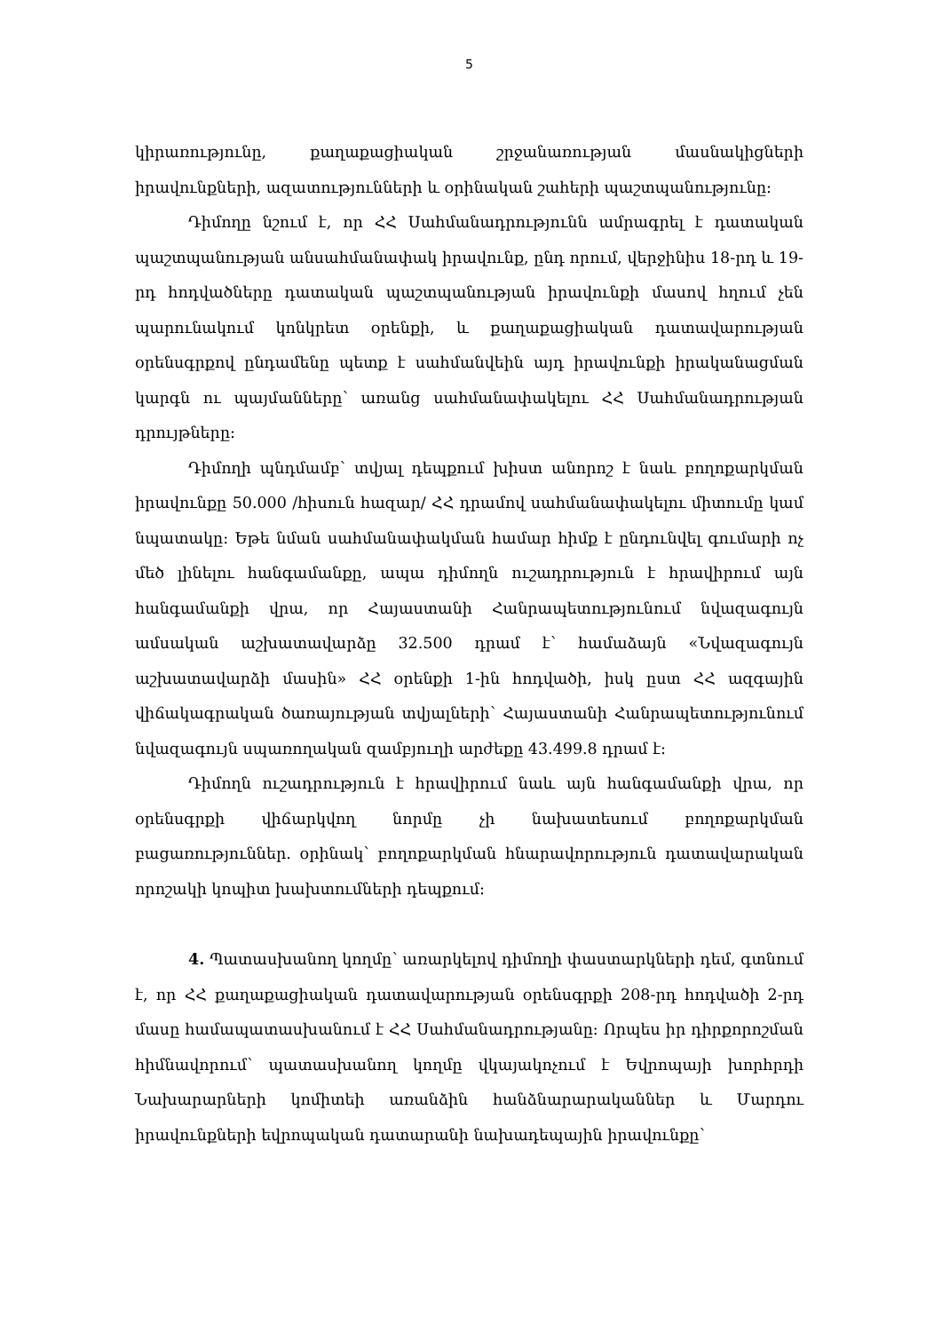5
կիրառությունը, քաղաքացիական շրջանառության մասնակիցների իրավունքների, ազատությունների և օրինական շահերի պաշտպանությունը։
Դիմողը նշում է, որ ՀՀ Սահմանադրությունն ամրագրել է դատական պաշտպանության անսահմանափակ իրավունք, ընդ որում, վերջինիս 18-րդ և 19-րդ հոդվածները դատական պաշտպանության իրավունքի մասով հղում չեն պարունակում կոնկրետ օրենքի, և քաղաքացիական դատավարության օրենսգրքով ընդամենը պետք է սահմանվեին այդ իրավունքի իրականացման կարգն ու պայմանները՝ առանց սահմանափակելու ՀՀ Սահմանադրության դրույթները։
Դիմողի պնդմամբ՝ տվյալ դեպքում խիստ անորոշ է նաև բողոքարկման իրավունքը 50.000 /հիսուն հազար/ ՀՀ դրամով սահմանափակելու միտումը կամ նպատակը։ Եթե նման սահմանափակման համար հիմք է ընդունվել գումարի ոչ մեծ լինելու հանգամանքը, ապա դիմողն ուշադրություն է հրավիրում այն հանգամանքի վրա, որ Հայաստանի Հանրապետությունում նվազագույն ամսական աշխատավարձը 32.500 դրամ է՝ համաձայն «Նվազագույն աշխատավարձի մասին» ՀՀ օրենքի 1-ին հոդվածի, իսկ ըստ ՀՀ ազգային վիճակագրական ծառայության տվյալների՝ Հայաստանի Հանրապետությունում նվազագույն սպառողական զամբյուղի արժեքը 43.499.8 դրամ է։
Դիմողն ուշադրություն է հրավիրում նաև այն հանգամանքի վրա, որ օրենսգրքի վիճարկվող նորմը չի նախատեսում բողոքարկման բացառություններ. օրինակ՝ բողոքարկման հնարավորություն դատավարական որոշակի կոպիտ խախտումների դեպքում։
4. Պատասխանող կողմը՝ առարկելով դիմողի փաստարկների դեմ, գտնում է, որ ՀՀ քաղաքացիական դատավարության օրենսգրքի 208-րդ հոդվածի 2-րդ մասը համապատասխանում է ՀՀ Սահմանադրությանը։ Որպես իր դիրքորոշման հիմնավորում՝ պատասխանող կողմը վկայակոչում է Եվրոպայի խորհրդի Նախարարների կոմիտեի առանձին հանձնարարականներ և Մարդու իրավունքների եվրոպական դատարանի նախադեպային իրավունքը՝